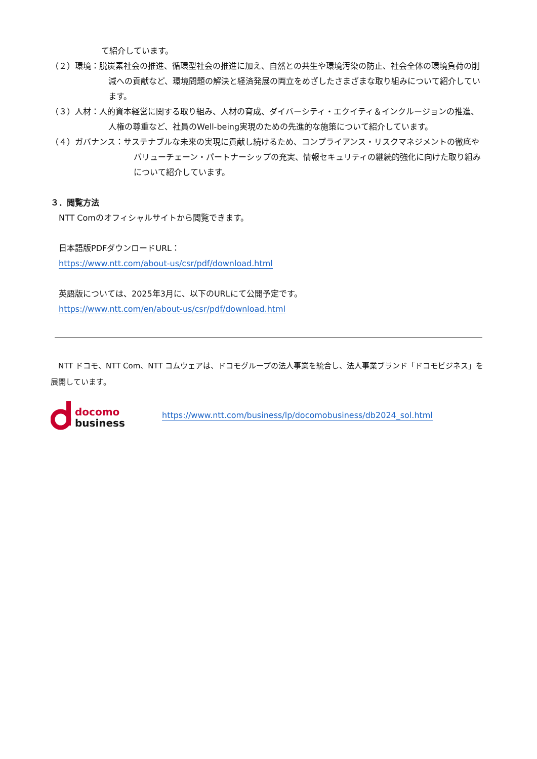て紹介しています。
（２）環境：脱炭素社会の推進、循環型社会の推進に加え、自然との共生や環境汚染の防止、社会全体の環境負荷の削減への貢献など、環境問題の解決と経済発展の両立をめざしたさまざまな取り組みについて紹介しています。
（３）人材：人的資本経営に関する取り組み、人材の育成、ダイバーシティ・エクイティ＆インクルージョンの推進、人権の尊重など、社員のWell-being実現のための先進的な施策について紹介しています。
（４）ガバナンス：サステナブルな未来の実現に貢献し続けるため、コンプライアンス・リスクマネジメントの徹底やバリューチェーン・パートナーシップの充実、情報セキュリティの継続的強化に向けた取り組みについて紹介しています。
３．閲覧方法
NTT Comのオフィシャルサイトから閲覧できます。
日本語版PDFダウンロードURL：
https://www.ntt.com/about-us/csr/pdf/download.html
英語版については、2025年3月に、以下のURLにて公開予定です。
https://www.ntt.com/en/about-us/csr/pdf/download.html
　NTT ドコモ、NTT Com、NTT コムウェアは、ドコモグループの法人事業を統合し、法人事業ブランド「ドコモビジネス」を展開しています。
docomo
business
https://www.ntt.com/business/lp/docomobusiness/db2024_sol.html